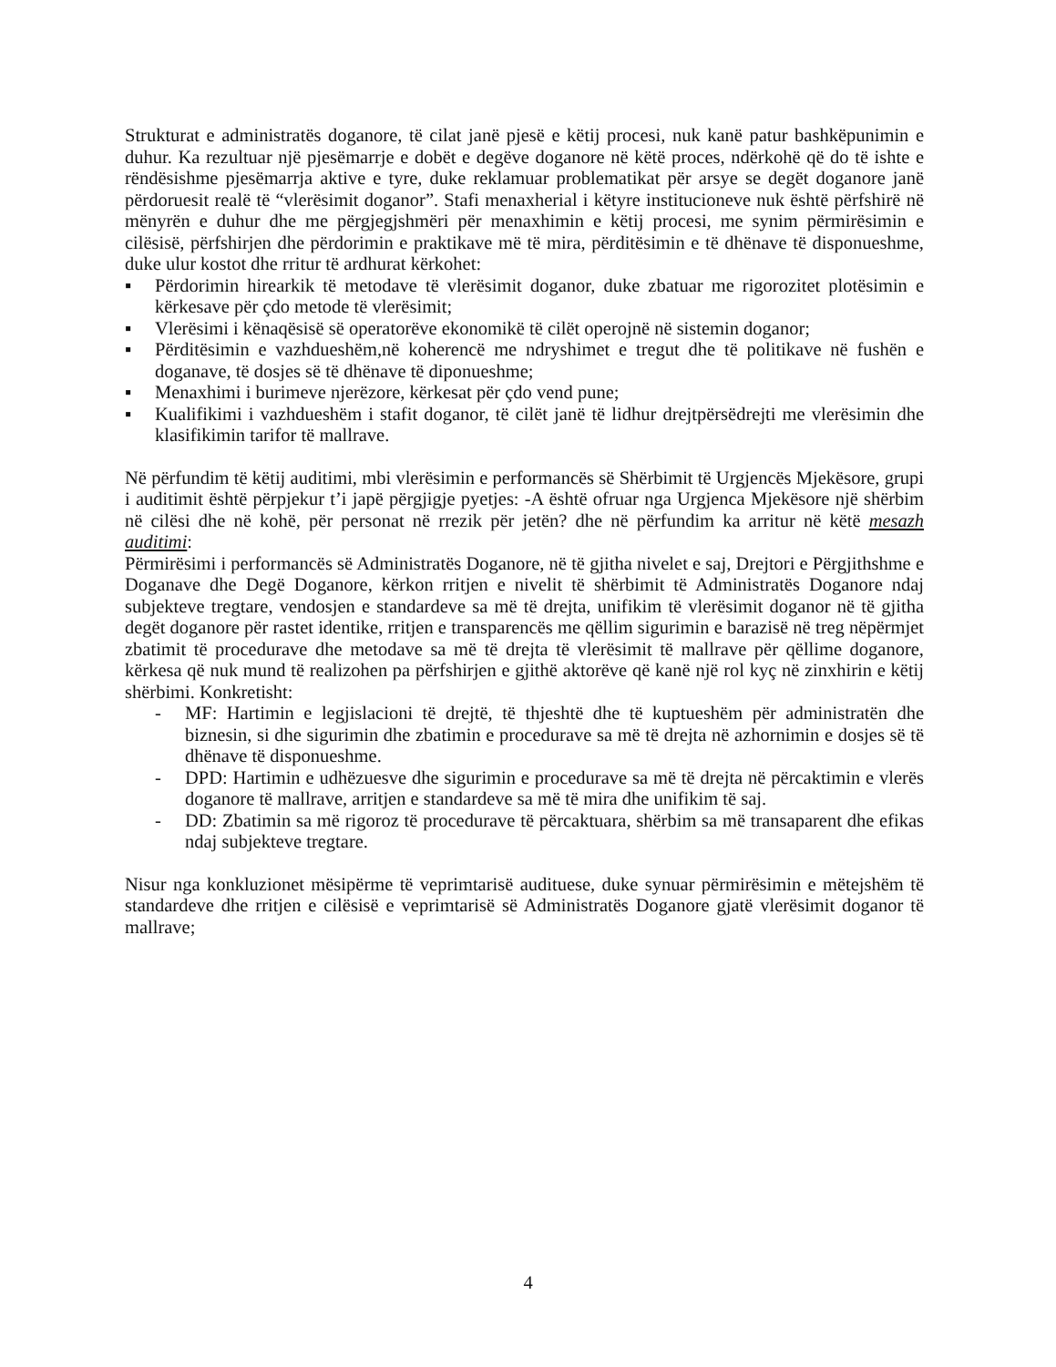Strukturat e administratës doganore, të cilat janë pjesë e këtij procesi, nuk kanë patur bashkëpunimin e duhur. Ka rezultuar një pjesëmarrje e dobët e degëve doganore në këtë proces, ndërkohë që do të ishte e rëndësishme pjesëmarrja aktive e tyre, duke reklamuar problematikat për arsye se degët doganore janë përdoruesit realë të “vlerësimit doganor”. Stafi menaxherial i këtyre institucioneve nuk është përfshirë në mënyrën e duhur dhe me përgjegjshmëri për menaxhimin e këtij procesi, me synim përmirësimin e cilësisë, përfshirjen dhe përdorimin e praktikave më të mira, përditësimin e të dhënave të disponueshme, duke ulur kostot dhe rritur të ardhurat kërkohet:
▪ Përdorimin hirearkik të metodave të vlerësimit doganor, duke zbatuar me rigorozitet plotësimin e kërkesave për çdo metode të vlerësimit;
▪ Vlerësimi i kënaqësisë së operatorëve ekonomikë të cilët operojnë në sistemin doganor;
▪ Përditësimin e vazhdueshëm,në koherencë me ndryshimet e tregut dhe të politikave në fushën e doganave, të dosjes së të dhënave të diponueshme;
▪ Menaxhimi i burimeve njerëzore, kërkesat për çdo vend pune;
▪ Kualifikimi i vazhdueshëm i stafit doganor, të cilët janë të lidhur drejtpërsëdrejti me vlerësimin dhe klasifikimin tarifor të mallrave.
Në përfundim të këtij auditimi, mbi vlerësimin e performancës së Shërbimit të Urgjencës Mjekësore, grupi i auditimit është përpjekur t’i japë përgjigje pyetjes: -A është ofruar nga Urgjenca Mjekësore një shërbim në cilësi dhe në kohë, për personat në rrezik për jetën? dhe në përfundim ka arritur në këtë mesazh auditimi:
Përmirësimi i performancës së Administratës Doganore, në të gjitha nivelet e saj, Drejtori e Përgjithshme e Doganave dhe Degë Doganore, kërkon rritjen e nivelit të shërbimit të Administratës Doganore ndaj subjekteve tregtare, vendosjen e standardeve sa më të drejta, unifikim të vlerësimit doganor në të gjitha degët doganore për rastet identike, rritjen e transparencës me qëllim sigurimin e barazisë në treg nëpërmjet zbatimit të procedurave dhe metodave sa më të drejta të vlerësimit të mallrave për qëllime doganore, kërkesa që nuk mund të realizohen pa përfshirjen e gjithë aktorëve që kanë një rol kyç në zinxhirin e këtij shërbimi. Konkretisht:
- MF: Hartimin e legjislacioni të drejtë, të thjeshtë dhe të kuptueshëm për administratën dhe biznesin, si dhe sigurimin dhe zbatimin e procedurave sa më të drejta në azhornimin e dosjes së të dhënave të disponueshme.
- DPD: Hartimin e udhëzuesve dhe sigurimin e procedurave sa më të drejta në përcaktimin e vlerës doganore të mallrave, arritjen e standardeve sa më të mira dhe unifikim të saj.
- DD: Zbatimin sa më rigoroz të procedurave të përcaktuara, shërbim sa më transaparent dhe efikas ndaj subjekteve tregtare.
Nisur nga konkluzionet mësipërme të veprimtarisë audituese, duke synuar përmirësimin e mëtejshëm të standardeve dhe rritjen e cilësisë e veprimtarisë së Administratës Doganore gjatë vlerësimit doganor të mallrave;
4